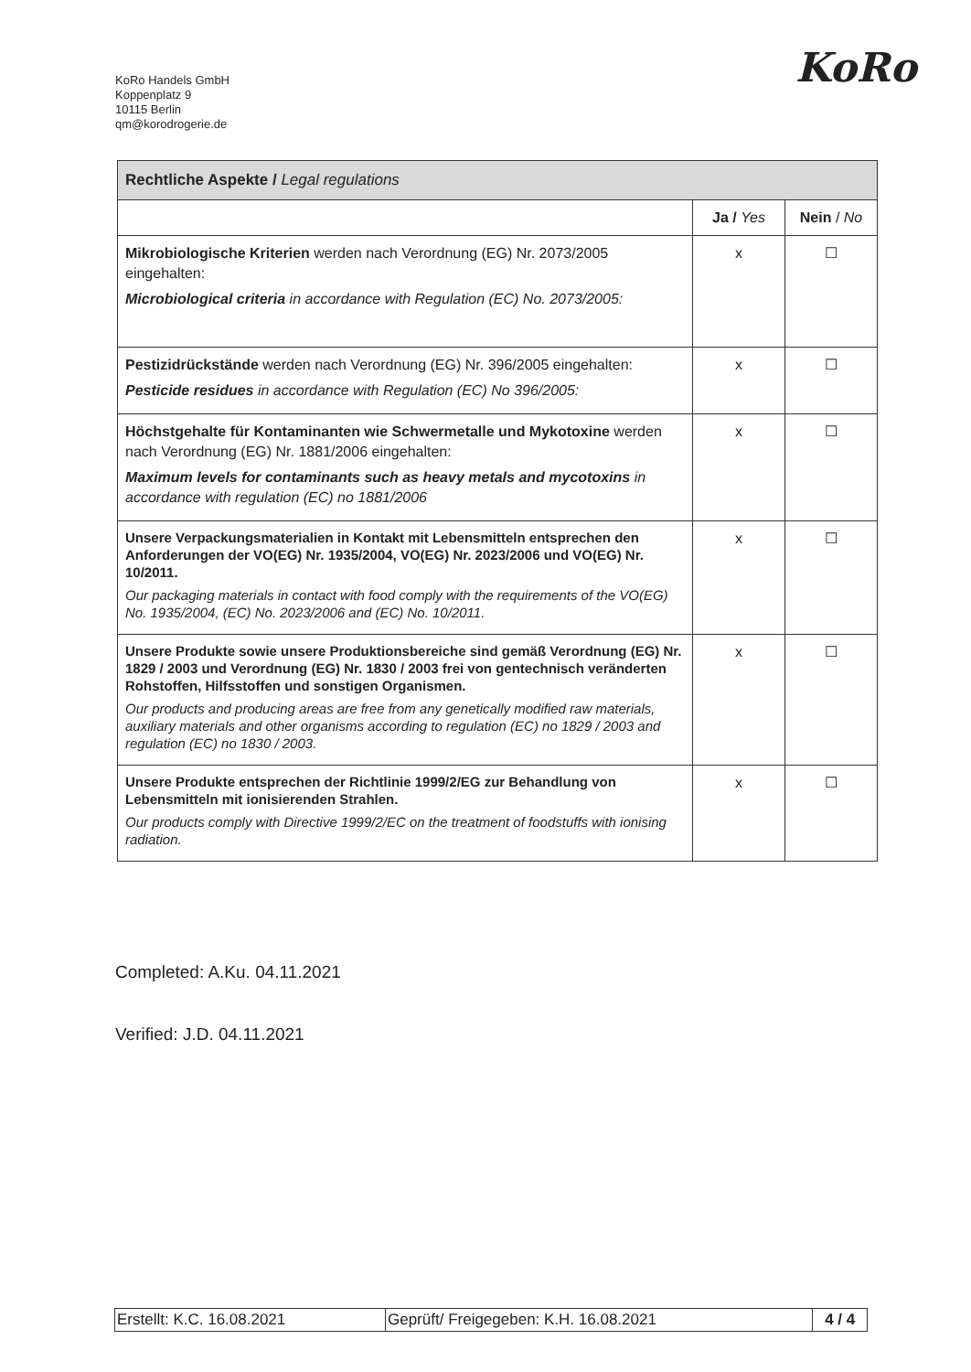KoRo Handels GmbH
Koppenplatz 9
10115 Berlin
qm@korodrogerie.de
KoRo
| Rechtliche Aspekte / Legal regulations | | |
| --- | --- | --- |
| | Ja / Yes | Nein / No |
| Mikrobiologische Kriterien werden nach Verordnung (EG) Nr. 2073/2005 eingehalten: Microbiological criteria in accordance with Regulation (EC) No. 2073/2005: | x | ☐ |
| Pestizidrückstände werden nach Verordnung (EG) Nr. 396/2005 eingehalten: Pesticide residues in accordance with Regulation (EC) No 396/2005: | x | ☐ |
| Höchstgehalte für Kontaminanten wie Schwermetalle und Mykotoxine werden nach Verordnung (EG) Nr. 1881/2006 eingehalten: Maximum levels for contaminants such as heavy metals and mycotoxins in accordance with regulation (EC) no 1881/2006 | x | ☐ |
| Unsere Verpackungsmaterialien in Kontakt mit Lebensmitteln entsprechen den Anforderungen der VO(EG) Nr. 1935/2004, VO(EG) Nr. 2023/2006 und VO(EG) Nr. 10/2011. Our packaging materials in contact with food comply with the requirements of the VO(EG) No. 1935/2004, (EC) No. 2023/2006 and (EC) No. 10/2011. | x | ☐ |
| Unsere Produkte sowie unsere Produktionsbereiche sind gemäß Verordnung (EG) Nr. 1829 / 2003 und Verordnung (EG) Nr. 1830 / 2003 frei von gentechnisch veränderten Rohstoffen, Hilfsstoffen und sonstigen Organismen. Our products and producing areas are free from any genetically modified raw materials, auxiliary materials and other organisms according to regulation (EC) no 1829 / 2003 and regulation (EC) no 1830 / 2003. | x | ☐ |
| Unsere Produkte entsprechen der Richtlinie 1999/2/EG zur Behandlung von Lebensmitteln mit ionisierenden Strahlen. Our products comply with Directive 1999/2/EC on the treatment of foodstuffs with ionising radiation. | x | ☐ |
Completed: A.Ku. 04.11.2021
Verified: J.D. 04.11.2021
| Erstellt: K.C. 16.08.2021 | Geprüft/ Freigegeben: K.H. 16.08.2021 | 4 / 4 |